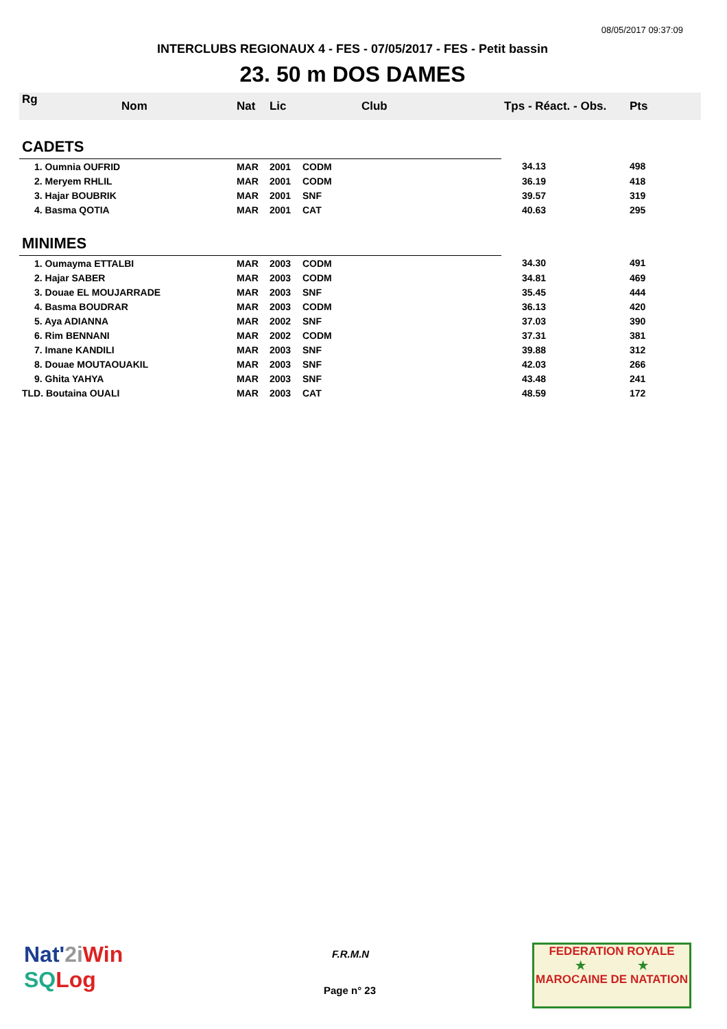08/05/2017 09:37:09
INTERCLUBS REGIONAUX 4 - FES - 07/05/2017 - FES - Petit bassin
23. 50 m DOS DAMES
| Rg | Nom | Nat | Lic | Club | Tps - Réact. - Obs. | Pts |
| --- | --- | --- | --- | --- | --- | --- |
| CADETS | | | | | | |
| 1. Oumnia OUFRID | | MAR | 2001 | CODM | 34.13 | 498 |
| 2. Meryem RHLIL | | MAR | 2001 | CODM | 36.19 | 418 |
| 3. Hajar BOUBRIK | | MAR | 2001 | SNF | 39.57 | 319 |
| 4. Basma QOTIA | | MAR | 2001 | CAT | 40.63 | 295 |
| MINIMES | | | | | | |
| 1. Oumayma ETTALBI | | MAR | 2003 | CODM | 34.30 | 491 |
| 2. Hajar SABER | | MAR | 2003 | CODM | 34.81 | 469 |
| 3. Douae EL MOUJARRADE | | MAR | 2003 | SNF | 35.45 | 444 |
| 4. Basma BOUDRAR | | MAR | 2003 | CODM | 36.13 | 420 |
| 5. Aya ADIANNA | | MAR | 2002 | SNF | 37.03 | 390 |
| 6. Rim BENNANI | | MAR | 2002 | CODM | 37.31 | 381 |
| 7. Imane KANDILI | | MAR | 2003 | SNF | 39.88 | 312 |
| 8. Douae MOUTAOUAKIL | | MAR | 2003 | SNF | 42.03 | 266 |
| 9. Ghita YAHYA | | MAR | 2003 | SNF | 43.48 | 241 |
| TLD. Boutaina OUALI | | MAR | 2003 | CAT | 48.59 | 172 |
Nat'2i Win
SQ Log
F.R.M.N
Page n° 23
FEDERATION ROYALE
★ ★
MAROCAINE DE NATATION